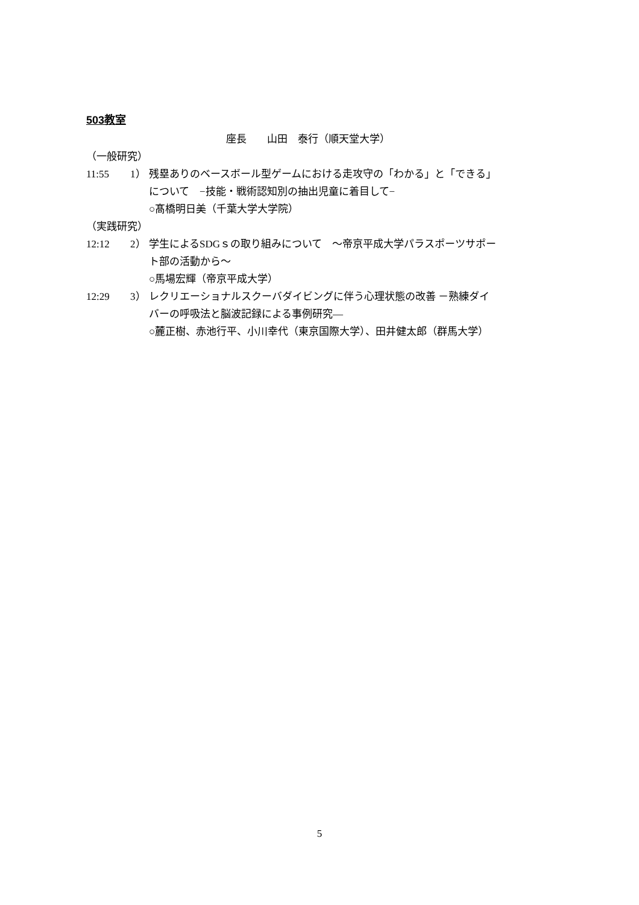503教室
座長　　山田　泰行（順天堂大学）
（一般研究）
11:55 1） 残塁ありのベースボール型ゲームにおける走攻守の「わかる」と「できる」
について　−技能・戦術認知別の抽出児童に着目して−
○髙橋明日美（千葉大学大学院）
（実践研究）
12:12 2） 学生によるSDGｓの取り組みについて　～帝京平成大学パラスポーツサポー
ト部の活動から～
○馬場宏輝（帝京平成大学）
12:29 3） レクリエーショナルスクーバダイビングに伴う心理状態の改善 －熟練ダイ
バーの呼吸法と脳波記録による事例研究―
○麓正樹、赤池行平、小川幸代（東京国際大学）、田井健太郎（群馬大学）
5